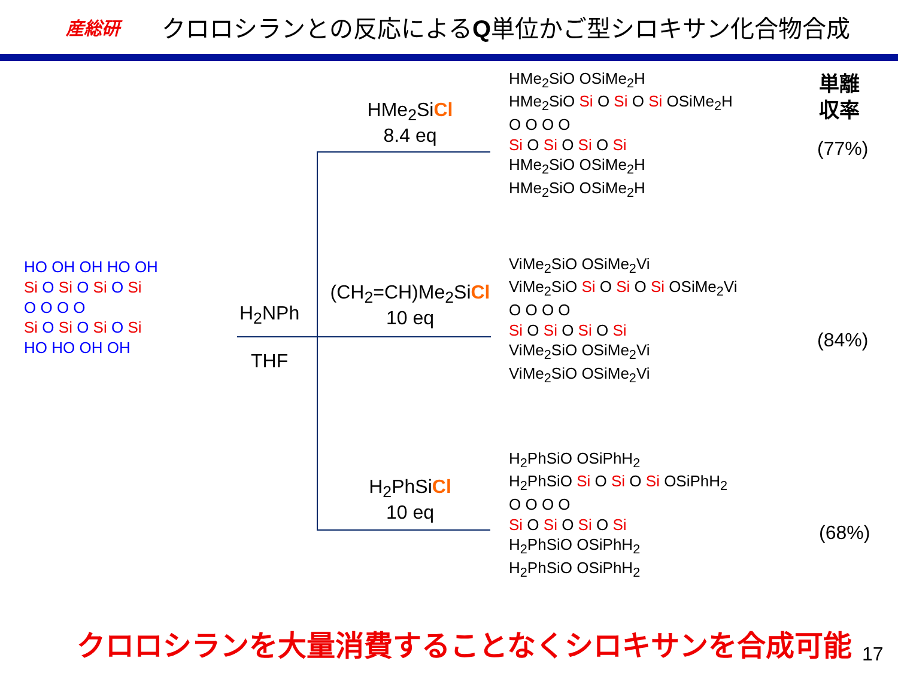産総研
クロロシランとの反応によるQ単位かご型シロキサン化合物合成
HO OH OH HO OH
Si O Si O Si O Si
O O O O
Si O Si O Si O Si
HO HO OH OH
H<sub>2</sub>NPh
THF
HMe<sub>2</sub>SiCl
8.4 eq
(CH<sub>2</sub>=CH)Me<sub>2</sub>SiCl
10 eq
H<sub>2</sub>PhSiCl
10 eq
HMe<sub>2</sub>SiO OSiMe<sub>2</sub>H
HMe<sub>2</sub>SiO Si O Si O Si OSiMe<sub>2</sub>H
O O O O
Si O Si O Si O Si
HMe<sub>2</sub>SiO OSiMe<sub>2</sub>H
HMe<sub>2</sub>SiO OSiMe<sub>2</sub>H
ViMe<sub>2</sub>SiO OSiMe<sub>2</sub>Vi
ViMe<sub>2</sub>SiO Si O Si O Si OSiMe<sub>2</sub>Vi
O O O O
Si O Si O Si O Si
ViMe<sub>2</sub>SiO OSiMe<sub>2</sub>Vi
ViMe<sub>2</sub>SiO OSiMe<sub>2</sub>Vi
H<sub>2</sub>PhSiO OSiPhH<sub>2</sub>
H<sub>2</sub>PhSiO Si O Si O Si OSiPhH<sub>2</sub>
O O O O
Si O Si O Si O Si
H<sub>2</sub>PhSiO OSiPhH<sub>2</sub>
H<sub>2</sub>PhSiO OSiPhH<sub>2</sub>
単離
収率
(77%)
(84%)
(68%)
クロロシランを大量消費することなくシロキサンを合成可能
17